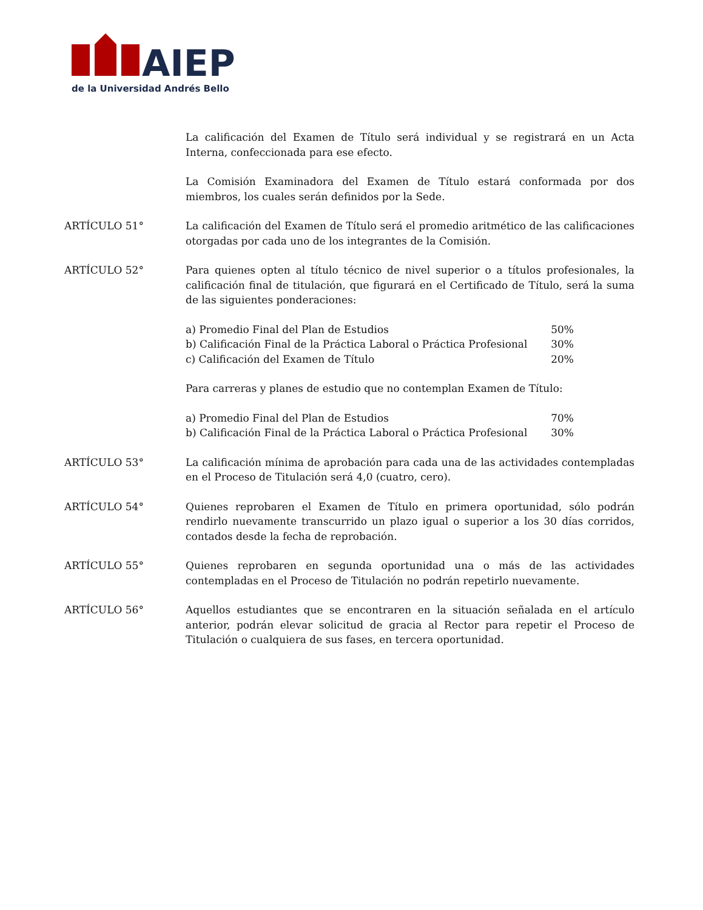AIEP
de la Universidad Andrés Bello
La calificación del Examen de Título será individual y se registrará en un Acta Interna, confeccionada para ese efecto.
La Comisión Examinadora del Examen de Título estará conformada por dos miembros, los cuales serán definidos por la Sede.
ARTÍCULO 51° La calificación del Examen de Título será el promedio aritmético de las calificaciones otorgadas por cada uno de los integrantes de la Comisión.
ARTÍCULO 52° Para quienes opten al título técnico de nivel superior o a títulos profesionales, la calificación final de titulación, que figurará en el Certificado de Título, será la suma de las siguientes ponderaciones:
a) Promedio Final del Plan de Estudios 50%
b) Calificación Final de la Práctica Laboral o Práctica Profesional 30%
c) Calificación del Examen de Título 20%
Para carreras y planes de estudio que no contemplan Examen de Título:
a) Promedio Final del Plan de Estudios 70%
b) Calificación Final de la Práctica Laboral o Práctica Profesional 30%
ARTÍCULO 53° La calificación mínima de aprobación para cada una de las actividades contempladas en el Proceso de Titulación será 4,0 (cuatro, cero).
ARTÍCULO 54° Quienes reprobaren el Examen de Título en primera oportunidad, sólo podrán rendirlo nuevamente transcurrido un plazo igual o superior a los 30 días corridos, contados desde la fecha de reprobación.
ARTÍCULO 55° Quienes reprobaren en segunda oportunidad una o más de las actividades contempladas en el Proceso de Titulación no podrán repetirlo nuevamente.
ARTÍCULO 56° Aquellos estudiantes que se encontraren en la situación señalada en el artículo anterior, podrán elevar solicitud de gracia al Rector para repetir el Proceso de Titulación o cualquiera de sus fases, en tercera oportunidad.